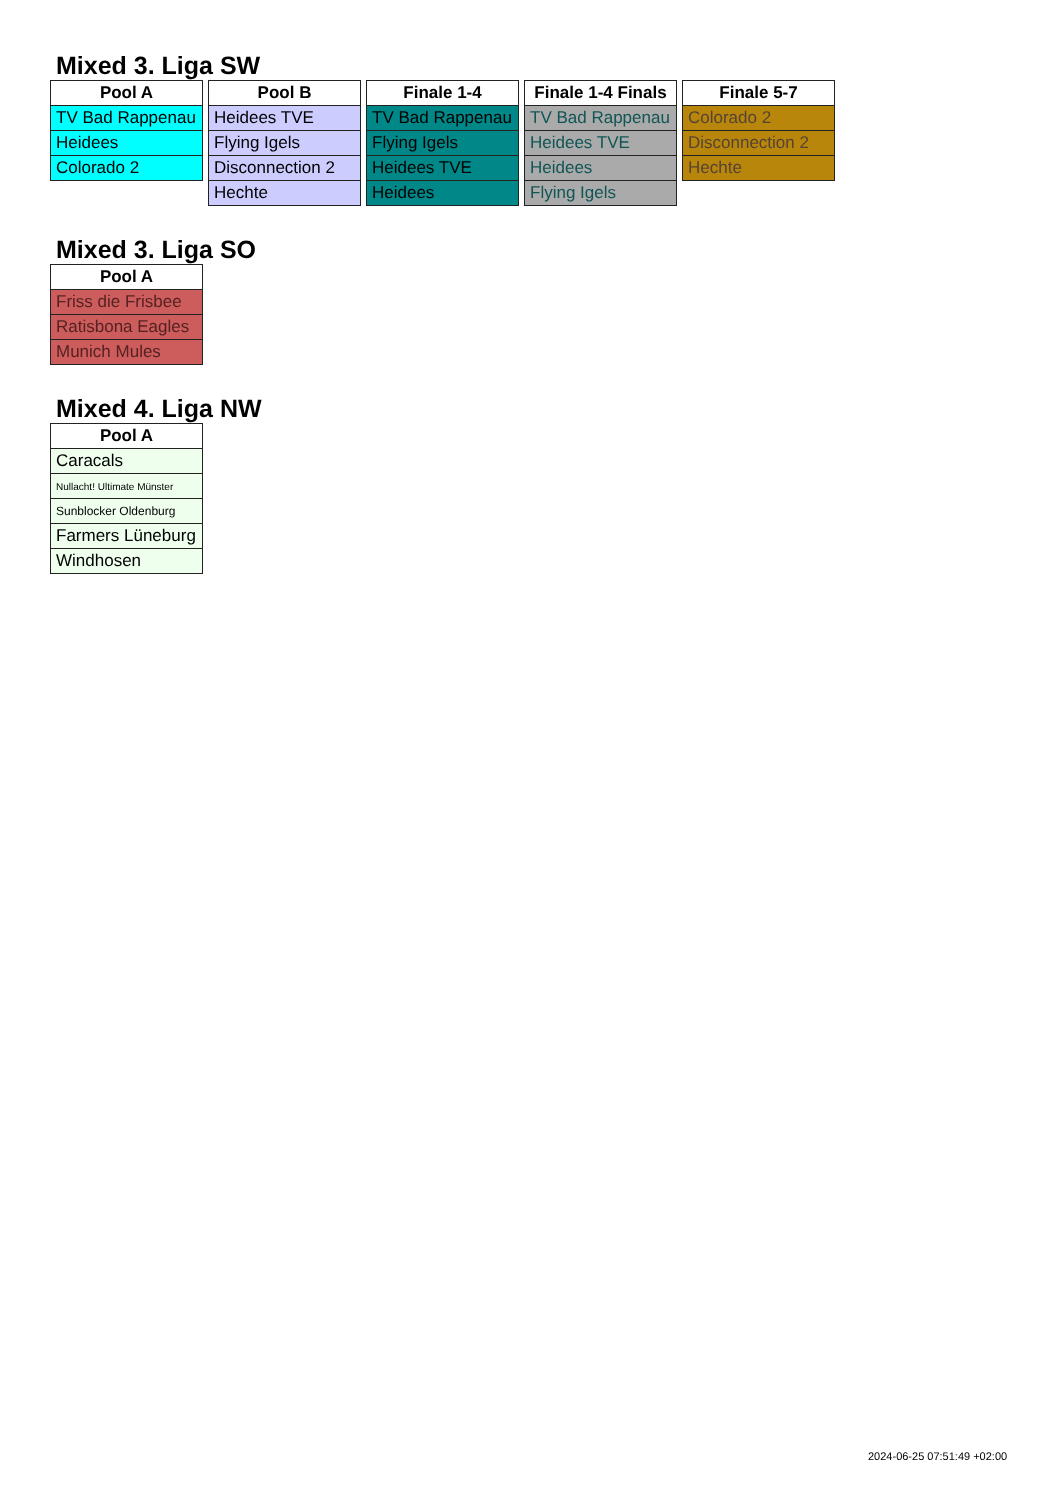Mixed 3. Liga SW
| Pool A |
| --- |
| TV Bad Rappenau |
| Heidees |
| Colorado 2 |
| Pool B |
| --- |
| Heidees TVE |
| Flying Igels |
| Disconnection 2 |
| Hechte |
| Finale 1-4 |
| --- |
| TV Bad Rappenau |
| Flying Igels |
| Heidees TVE |
| Heidees |
| Finale 1-4 Finals |
| --- |
| TV Bad Rappenau |
| Heidees TVE |
| Heidees |
| Flying Igels |
| Finale 5-7 |
| --- |
| Colorado 2 |
| Disconnection 2 |
| Hechte |
Mixed 3. Liga SO
| Pool A |
| --- |
| Friss die Frisbee |
| Ratisbona Eagles |
| Munich Mules |
Mixed 4. Liga NW
| Pool A |
| --- |
| Caracals |
| Nullacht! Ultimate Münster |
| Sunblocker Oldenburg |
| Farmers Lüneburg |
| Windhosen |
2024-06-25 07:51:49 +02:00